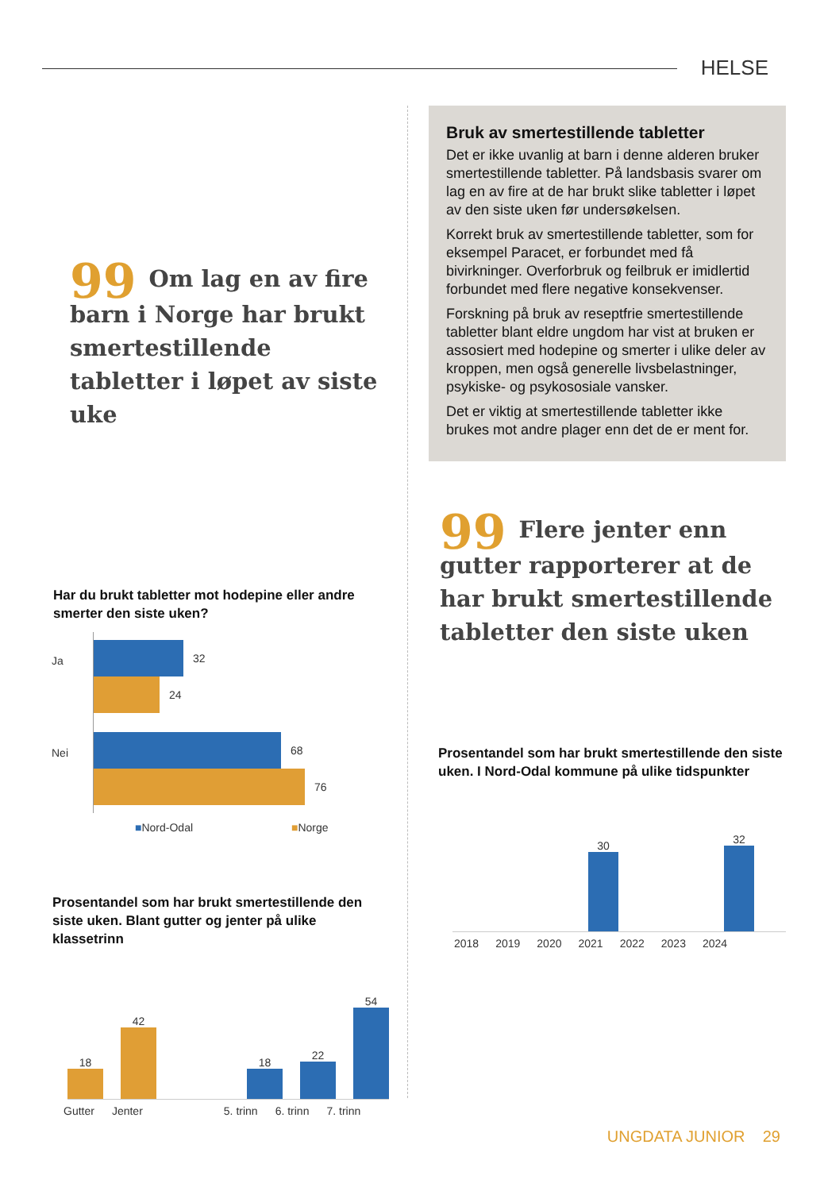HELSE
99 Om lag en av fire barn i Norge har brukt smertestillende tabletter i løpet av siste uke
Har du brukt tabletter mot hodepine eller andre smerter den siste uken?
32
24
68
76
Ja
Nei
■Nord-Odal ■Norge
Prosentandel som har brukt smertestillende den siste uken. Blant gutter og jenter på ulike klassetrinn
18
42
18
22
54
Gutter Jenter 5. trinn 6. trinn 7. trinn
Bruk av smertestillende tabletter
Det er ikke uvanlig at barn i denne alderen bruker smertestillende tabletter. På landsbasis svarer om lag en av fire at de har brukt slike tabletter i løpet av den siste uken før undersøkelsen.
Korrekt bruk av smertestillende tabletter, som for eksempel Paracet, er forbundet med få bivirkninger. Overforbruk og feilbruk er imidlertid forbundet med flere negative konsekvenser.
Forskning på bruk av reseptfrie smertestillende tabletter blant eldre ungdom har vist at bruken er assosiert med hodepine og smerter i ulike deler av kroppen, men også generelle livsbelastninger, psykiske- og psykososiale vansker.
Det er viktig at smertestillende tabletter ikke brukes mot andre plager enn det de er ment for.
99 Flere jenter enn gutter rapporterer at de har brukt smertestillende tabletter den siste uken
Prosentandel som har brukt smertestillende den siste uken. I Nord-Odal kommune på ulike tidspunkter
30
32
2018 2019 2020 2021 2022 2023 2024
UNGDATA JUNIOR 29